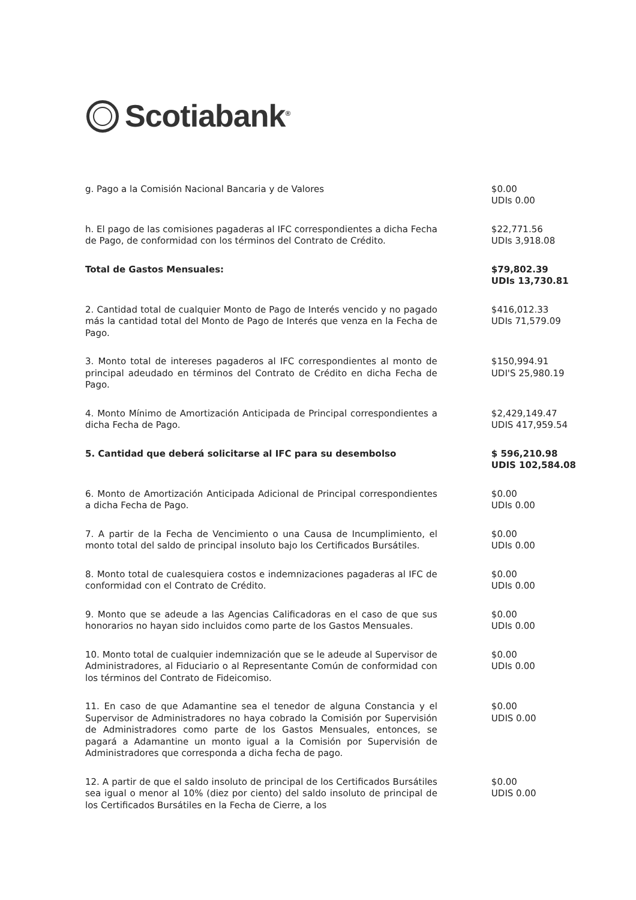Scotiabank<sup>®</sup>
| g. Pago a la Comisión Nacional Bancaria y de Valores | $0.00 UDIs 0.00 |
| h. El pago de las comisiones pagaderas al IFC correspondientes a dicha Fecha de Pago, de conformidad con los términos del Contrato de Crédito. | $22,771.56 UDIs 3,918.08 |
| Total de Gastos Mensuales: | $79,802.39 UDIs 13,730.81 |
| 2. Cantidad total de cualquier Monto de Pago de Interés vencido y no pagado más la cantidad total del Monto de Pago de Interés que venza en la Fecha de Pago. | $416,012.33 UDIs 71,579.09 |
| 3. Monto total de intereses pagaderos al IFC correspondientes al monto de principal adeudado en términos del Contrato de Crédito en dicha Fecha de Pago. | $150,994.91 UDI'S 25,980.19 |
| 4. Monto Mínimo de Amortización Anticipada de Principal correspondientes a dicha Fecha de Pago. | $2,429,149.47 UDIS 417,959.54 |
| 5. Cantidad que deberá solicitarse al IFC para su desembolso | $ 596,210.98 UDIS 102,584.08 |
| 6. Monto de Amortización Anticipada Adicional de Principal correspondientes a dicha Fecha de Pago. | $0.00 UDIs 0.00 |
| 7. A partir de la Fecha de Vencimiento o una Causa de Incumplimiento, el monto total del saldo de principal insoluto bajo los Certificados Bursátiles. | $0.00 UDIs 0.00 |
| 8. Monto total de cualesquiera costos e indemnizaciones pagaderas al IFC de conformidad con el Contrato de Crédito. | $0.00 UDIs 0.00 |
| 9. Monto que se adeude a las Agencias Calificadoras en el caso de que sus honorarios no hayan sido incluidos como parte de los Gastos Mensuales. | $0.00 UDIs 0.00 |
| 10. Monto total de cualquier indemnización que se le adeude al Supervisor de Administradores, al Fiduciario o al Representante Común de conformidad con los términos del Contrato de Fideicomiso. | $0.00 UDIs 0.00 |
| 11. En caso de que Adamantine sea el tenedor de alguna Constancia y el Supervisor de Administradores no haya cobrado la Comisión por Supervisión de Administradores como parte de los Gastos Mensuales, entonces, se pagará a Adamantine un monto igual a la Comisión por Supervisión de Administradores que corresponda a dicha fecha de pago. | $0.00 UDIS 0.00 |
| 12. A partir de que el saldo insoluto de principal de los Certificados Bursátiles sea igual o menor al 10% (diez por ciento) del saldo insoluto de principal de los Certificados Bursátiles en la Fecha de Cierre, a los | $0.00 UDIS 0.00 |